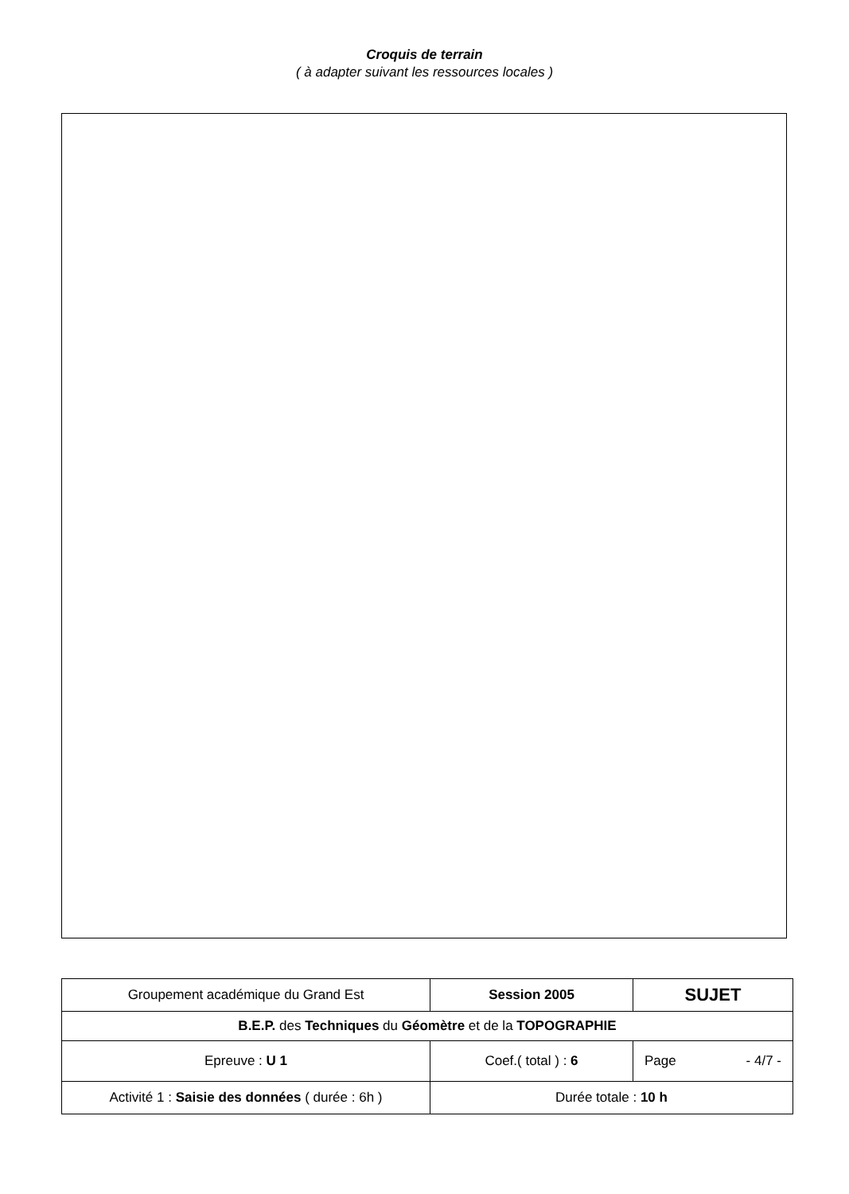Croquis de terrain
( à adapter suivant les ressources locales )
| Groupement académique du Grand Est | Session 2005 | SUJET |
| B.E.P. des Techniques du Géomètre et de la TOPOGRAPHIE | | |
| Epreuve : U 1 | Coef.( total ) : 6 | Page - 4/7 - |
| Activité 1 : Saisie des données ( durée : 6h ) | Durée totale : 10 h | |